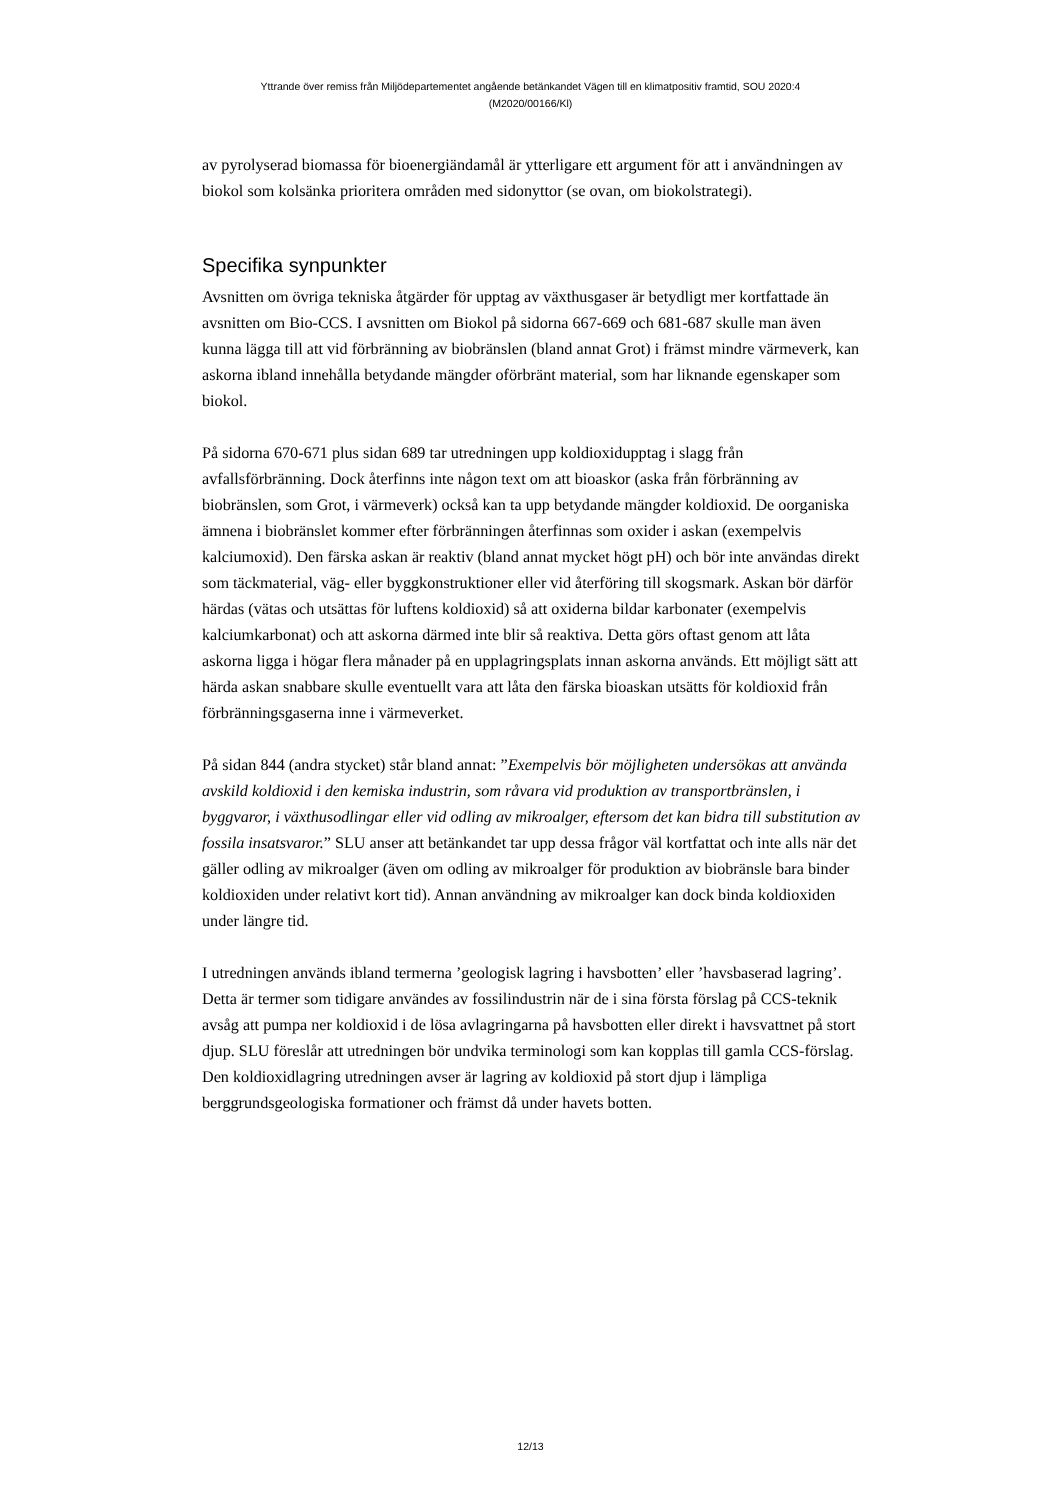Yttrande över remiss från Miljödepartementet angående betänkandet Vägen till en klimatpositiv framtid, SOU 2020:4
(M2020/00166/Kl)
av pyrolyserad biomassa för bioenergiändamål är ytterligare ett argument för att i användningen av biokol som kolsänka prioritera områden med sidonyttor (se ovan, om biokolstrategi).
Specifika synpunkter
Avsnitten om övriga tekniska åtgärder för upptag av växthusgaser är betydligt mer kortfattade än avsnitten om Bio-CCS. I avsnitten om Biokol på sidorna 667-669 och 681-687 skulle man även kunna lägga till att vid förbränning av biobränslen (bland annat Grot) i främst mindre värmeverk, kan askorna ibland innehålla betydande mängder oförbränt material, som har liknande egenskaper som biokol.
På sidorna 670-671 plus sidan 689 tar utredningen upp koldioxidupptag i slagg från avfallsförbränning. Dock återfinns inte någon text om att bioaskor (aska från förbränning av biobränslen, som Grot, i värmeverk) också kan ta upp betydande mängder koldioxid. De oorganiska ämnena i biobränslet kommer efter förbränningen återfinnas som oxider i askan (exempelvis kalciumoxid). Den färska askan är reaktiv (bland annat mycket högt pH) och bör inte användas direkt som täckmaterial, väg- eller byggkonstruktioner eller vid återföring till skogsmark. Askan bör därför härdas (vätas och utsättas för luftens koldioxid) så att oxiderna bildar karbonater (exempelvis kalciumkarbonat) och att askorna därmed inte blir så reaktiva. Detta görs oftast genom att låta askorna ligga i högar flera månader på en upplagringsplats innan askorna används. Ett möjligt sätt att härda askan snabbare skulle eventuellt vara att låta den färska bioaskan utsätts för koldioxid från förbränningsgaserna inne i värmeverket.
På sidan 844 (andra stycket) står bland annat: ”Exempelvis bör möjligheten undersökas att använda avskild koldioxid i den kemiska industrin, som råvara vid produktion av transportbränslen, i byggvaror, i växthusodlingar eller vid odling av mikroalger, eftersom det kan bidra till substitution av fossila insatsvaror.” SLU anser att betänkandet tar upp dessa frågor väl kortfattat och inte alls när det gäller odling av mikroalger (även om odling av mikroalger för produktion av biobränsle bara binder koldioxiden under relativt kort tid). Annan användning av mikroalger kan dock binda koldioxiden under längre tid.
I utredningen används ibland termerna ’geologisk lagring i havsbotten’ eller ’havsbaserad lagring’. Detta är termer som tidigare användes av fossilindustrin när de i sina första förslag på CCS-teknik avsåg att pumpa ner koldioxid i de lösa avlagringarna på havsbotten eller direkt i havsvattnet på stort djup. SLU föreslår att utredningen bör undvika terminologi som kan kopplas till gamla CCS-förslag. Den koldioxidlagring utredningen avser är lagring av koldioxid på stort djup i lämpliga berggrundsgeologiska formationer och främst då under havets botten.
12/13